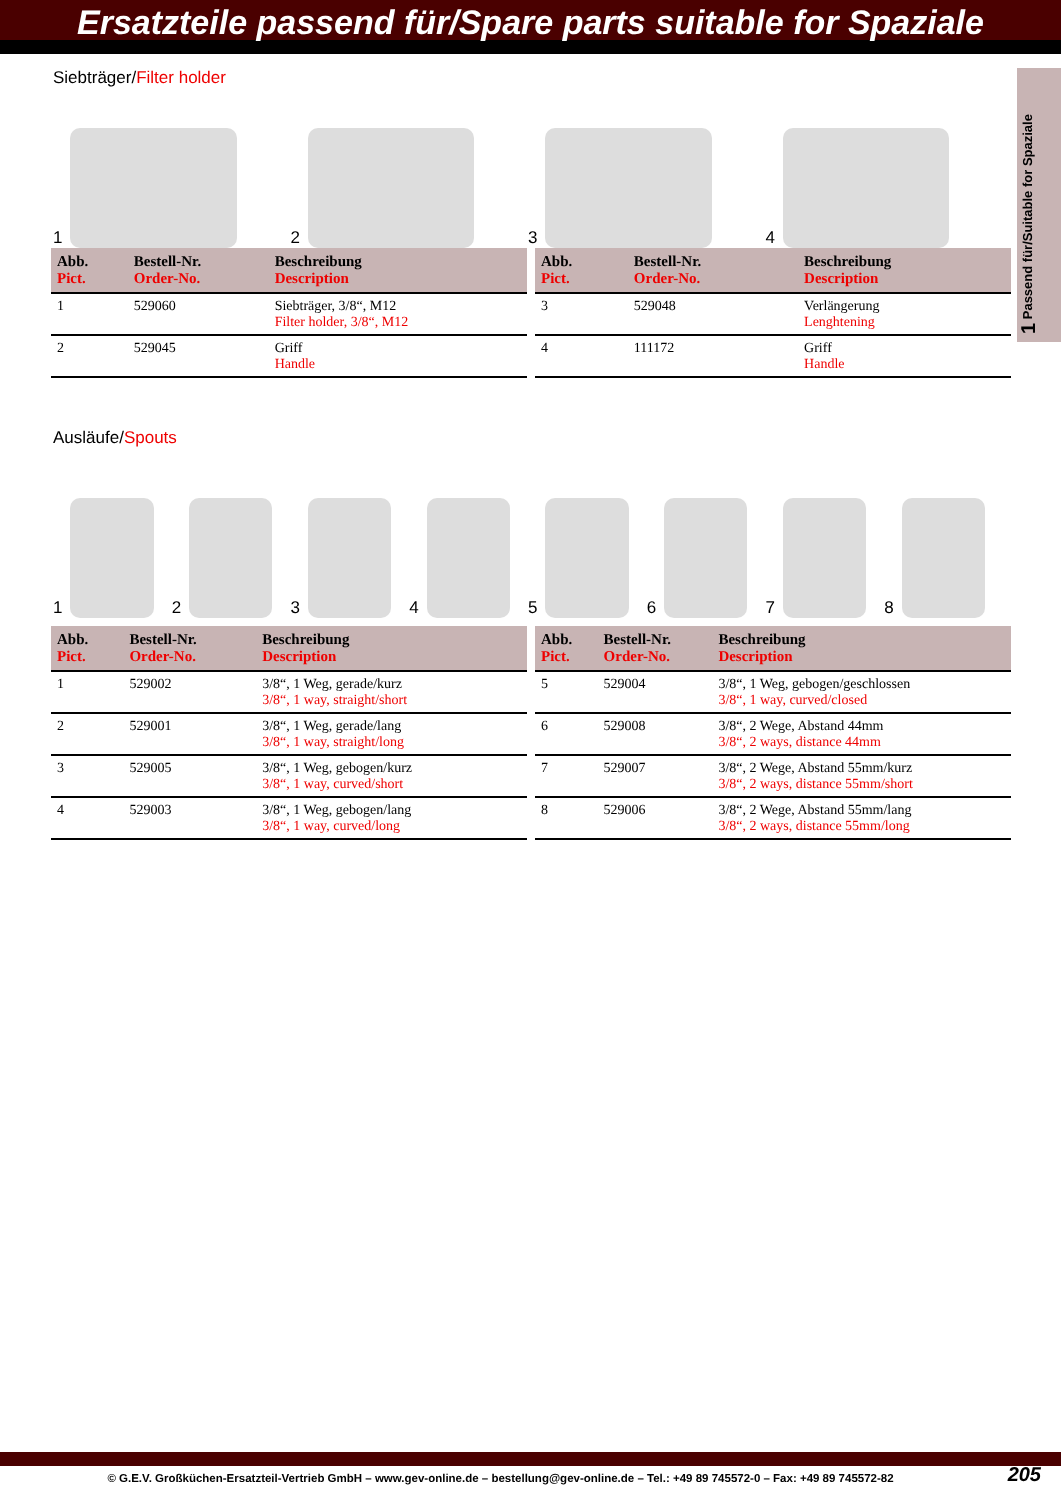Ersatzteile passend für/Spare parts suitable for Spaziale
1 Passend für/Suitable for Spaziale
Siebträger/Filter holder
1 2 3 4
| Abb. Pict. | Bestell-Nr. Order-No. | Beschreibung Description |
| --- | --- | --- |
| 1 | 529060 | Siebträger, 3/8“, M12 Filter holder, 3/8“, M12 |
| 2 | 529045 | Griff Handle |
| Abb. Pict. | Bestell-Nr. Order-No. | Beschreibung Description |
| --- | --- | --- |
| 3 | 529048 | Verlängerung Lenghtening |
| 4 | 111172 | Griff Handle |
Ausläufe/Spouts
1 2 3 4 5 6 7 8
| Abb. Pict. | Bestell-Nr. Order-No. | Beschreibung Description |
| --- | --- | --- |
| 1 | 529002 | 3/8“, 1 Weg, gerade/kurz 3/8“, 1 way, straight/short |
| 2 | 529001 | 3/8“, 1 Weg, gerade/lang 3/8“, 1 way, straight/long |
| 3 | 529005 | 3/8“, 1 Weg, gebogen/kurz 3/8“, 1 way, curved/short |
| 4 | 529003 | 3/8“, 1 Weg, gebogen/lang 3/8“, 1 way, curved/long |
| Abb. Pict. | Bestell-Nr. Order-No. | Beschreibung Description |
| --- | --- | --- |
| 5 | 529004 | 3/8“, 1 Weg, gebogen/geschlossen 3/8“, 1 way, curved/closed |
| 6 | 529008 | 3/8“, 2 Wege, Abstand 44mm 3/8“, 2 ways, distance 44mm |
| 7 | 529007 | 3/8“, 2 Wege, Abstand 55mm/kurz 3/8“, 2 ways, distance 55mm/short |
| 8 | 529006 | 3/8“, 2 Wege, Abstand 55mm/lang 3/8“, 2 ways, distance 55mm/long |
© G.E.V. Großküchen-Ersatzteil-Vertrieb GmbH – www.gev-online.de – bestellung@gev-online.de – Tel.: +49 89 745572-0 – Fax: +49 89 745572-82
205